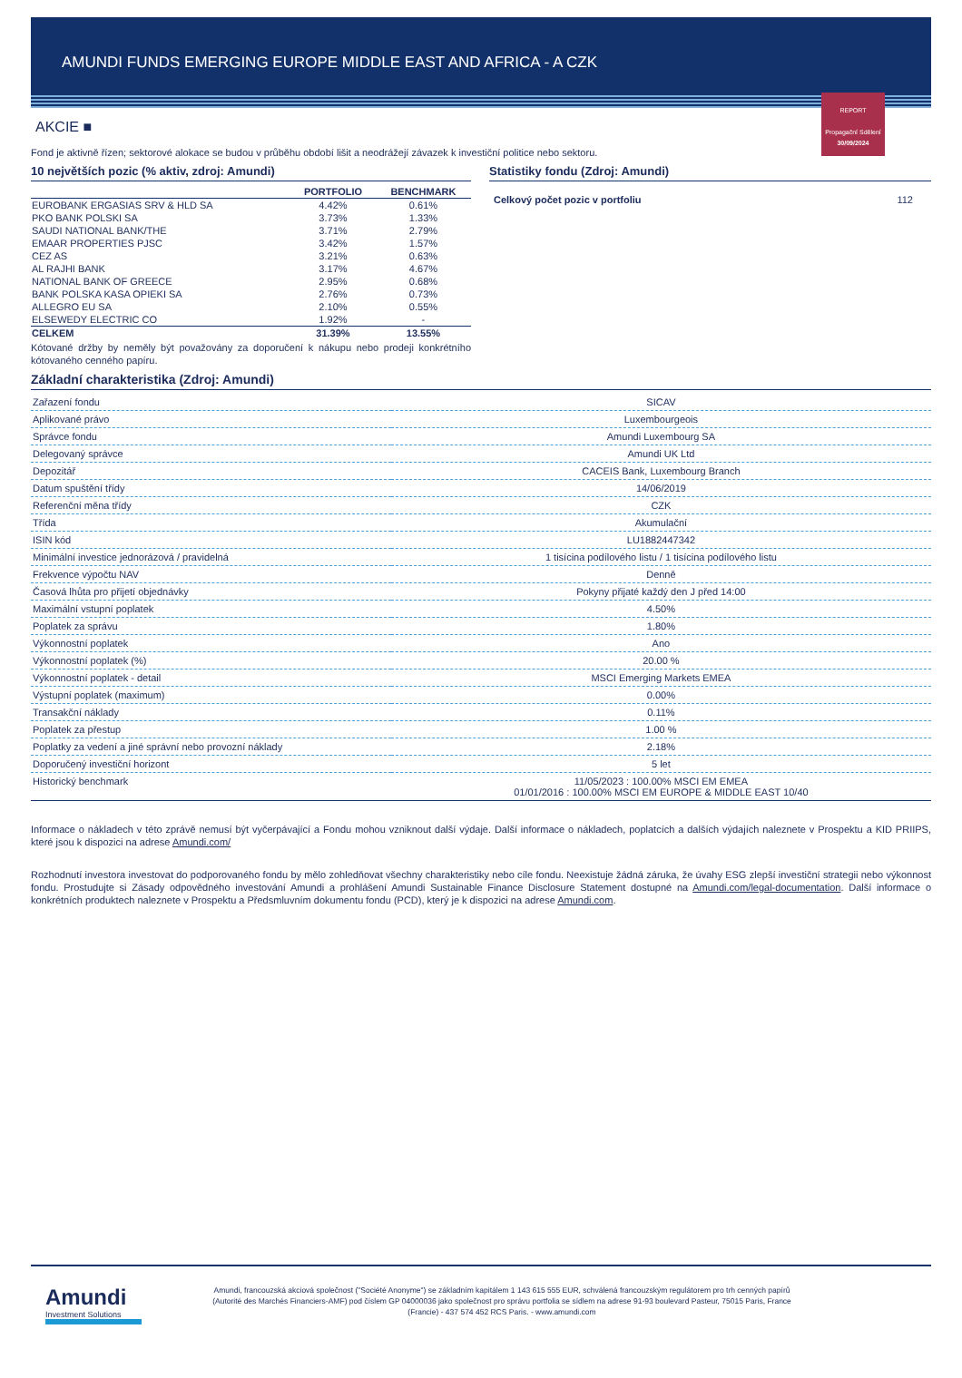AMUNDI FUNDS EMERGING EUROPE MIDDLE EAST AND AFRICA - A CZK
REPORT
Propagační Sdělení
30/09/2024
AKCIE ■
Fond je aktivně řízen; sektorové alokace se budou v průběhu období lišit a neodrážejí závazek k investiční politice nebo sektoru.
10 největších pozic (% aktiv, zdroj: Amundi)
| | PORTFOLIO | BENCHMARK |
| --- | --- | --- |
| EUROBANK ERGASIAS SRV & HLD SA | 4.42% | 0.61% |
| PKO BANK POLSKI SA | 3.73% | 1.33% |
| SAUDI NATIONAL BANK/THE | 3.71% | 2.79% |
| EMAAR PROPERTIES PJSC | 3.42% | 1.57% |
| CEZ AS | 3.21% | 0.63% |
| AL RAJHI BANK | 3.17% | 4.67% |
| NATIONAL BANK OF GREECE | 2.95% | 0.68% |
| BANK POLSKA KASA OPIEKI SA | 2.76% | 0.73% |
| ALLEGRO EU SA | 2.10% | 0.55% |
| ELSEWEDY ELECTRIC CO | 1.92% | - |
| CELKEM | 31.39% | 13.55% |
Kótované držby by neměly být považovány za doporučení k nákupu nebo prodeji konkrétního kótovaného cenného papíru.
Statistiky fondu (Zdroj: Amundi)
| Celkový počet pozic v portfoliu | 112 |
Základní charakteristika (Zdroj: Amundi)
| Zařazení fondu | SICAV |
| Aplikované právo | Luxembourgeois |
| Správce fondu | Amundi Luxembourg SA |
| Delegovaný správce | Amundi UK Ltd |
| Depozitář | CACEIS Bank, Luxembourg Branch |
| Datum spuštění třídy | 14/06/2019 |
| Referenční měna třídy | CZK |
| Třída | Akumulační |
| ISIN kód | LU1882447342 |
| Minimální investice jednorázová / pravidelná | 1 tisícina podílového listu / 1 tisícina podílového listu |
| Frekvence výpočtu NAV | Denně |
| Časová lhůta pro přijetí objednávky | Pokyny přijaté každý den J před 14:00 |
| Maximální vstupní poplatek | 4.50% |
| Poplatek za správu | 1.80% |
| Výkonnostní poplatek | Ano |
| Výkonnostní poplatek (%) | 20.00 % |
| Výkonnostní poplatek - detail | MSCI Emerging Markets EMEA |
| Výstupní poplatek (maximum) | 0.00% |
| Transakční náklady | 0.11% |
| Poplatek za přestup | 1.00 % |
| Poplatky za vedení a jiné správní nebo provozní náklady | 2.18% |
| Doporučený investiční horizont | 5 let |
| Historický benchmark | 11/05/2023 : 100.00% MSCI EM EMEA 01/01/2016 : 100.00% MSCI EM EUROPE & MIDDLE EAST 10/40 |
Informace o nákladech v této zprávě nemusí být vyčerpávající a Fondu mohou vzniknout další výdaje. Další informace o nákladech, poplatcích a dalších výdajích naleznete v Prospektu a KID PRIIPS, které jsou k dispozici na adrese Amundi.com/
Rozhodnutí investora investovat do podporovaného fondu by mělo zohledňovat všechny charakteristiky nebo cíle fondu. Neexistuje žádná záruka, že úvahy ESG zlepší investiční strategii nebo výkonnost fondu. Prostudujte si Zásady odpovědného investování Amundi a prohlášení Amundi Sustainable Finance Disclosure Statement dostupné na Amundi.com/legal-documentation. Další informace o konkrétních produktech naleznete v Prospektu a Předsmluvním dokumentu fondu (PCD), který je k dispozici na adrese Amundi.com.
Amundi
Investment Solutions
Amundi, francouzská akciová společnost ("Société Anonyme") se základním kapitálem 1 143 615 555 EUR, schválená francouzským regulátorem pro trh cenných papírů (Autorité des Marchés Financiers-AMF) pod číslem GP 04000036 jako společnost pro správu portfolia se sídlem na adrese 91-93 boulevard Pasteur, 75015 Paris, France (Francie) - 437 574 452 RCS Paris. - www.amundi.com